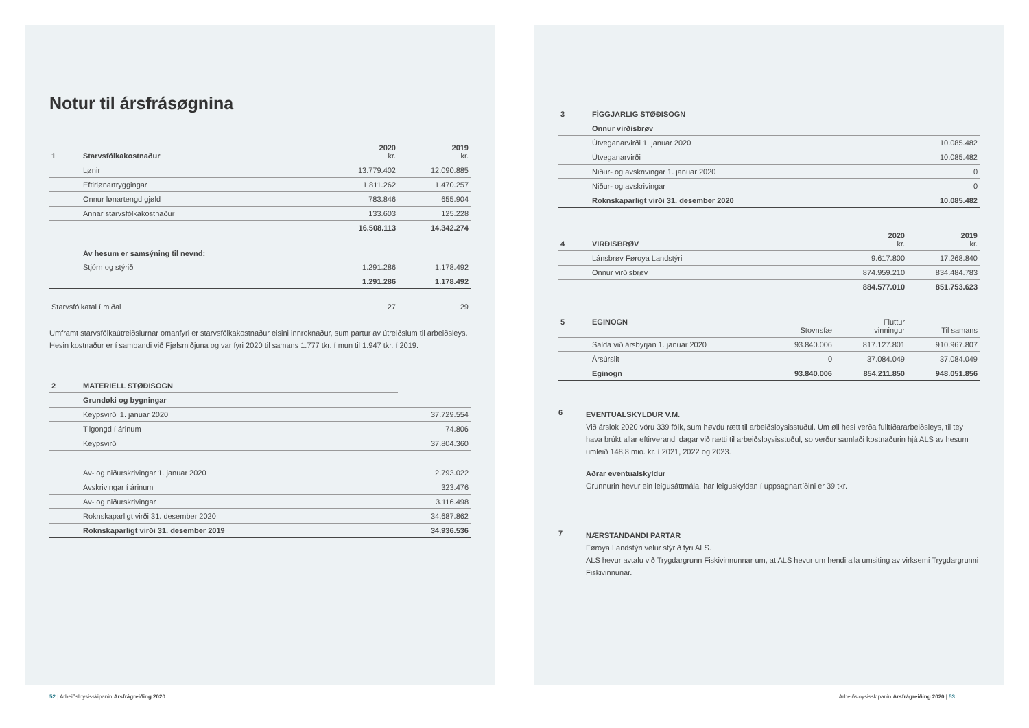Notur til ársfrásøgnina
| 1 | Starvsfólkakostnaður | 2020 kr. | 2019 kr. |
| --- | --- | --- | --- |
| | Lønir | 13.779.402 | 12.090.885 |
| | Eftirlønartryggingar | 1.811.262 | 1.470.257 |
| | Onnur lønartengd gjøld | 783.846 | 655.904 |
| | Annar starvsfólkakostnaður | 133.603 | 125.228 |
| | | 16.508.113 | 14.342.274 |
| | Av hesum er samsýning til nevnd: | | |
| | Stjórn og stýrið | 1.291.286 | 1.178.492 |
| | | 1.291.286 | 1.178.492 |
| Starvsfólkatal í miðal | | 27 | 29 |
Umframt starvsfólkaútreiðslurnar omanfyri er starvsfólkakostnaður eisini innroknaður, sum partur av útreiðslum til arbeiðsleys. Hesin kostnaður er í sambandi við Fjølsmiðjuna og var fyri 2020 til samans 1.777 tkr. í mun til 1.947 tkr. í 2019.
| 2 | MATERIELL STØÐISOGN | |
| | Grundøki og bygningar | |
| | Keypsvirði 1. januar 2020 | 37.729.554 |
| | Tilgongd í árinum | 74.806 |
| | Keypsvirði | 37.804.360 |
| | Av- og niðurskrivingar 1. januar 2020 | 2.793.022 |
| | Avskrivingar í árinum | 323.476 |
| | Av- og niðurskrivingar | 3.116.498 |
| | Roknskaparligt virði 31. desember 2020 | 34.687.862 |
| | Roknskaparligt virði 31. desember 2019 | 34.936.536 |
| 3 | FÍGGJARLIG STØÐISOGN | |
| | Onnur virðisbrøv | |
| | Útveganarvirði 1. januar 2020 | 10.085.482 |
| | Útveganarvirði | 10.085.482 |
| | Niður- og avskrivingar 1. januar 2020 | 0 |
| | Niður- og avskrivingar | 0 |
| | Roknskaparligt virði 31. desember 2020 | 10.085.482 |
| 4 | VIRÐISBRØV | 2020 kr. | 2019 kr. |
| --- | --- | --- | --- |
| | Lánsbrøv Føroya Landstýri | 9.617.800 | 17.268.840 |
| | Onnur virðisbrøv | 874.959.210 | 834.484.783 |
| | | 884.577.010 | 851.753.623 |
| 5 | EGINOGN | Stovnsfæ | Fluttur vinningur | Til samans |
| | Salda við ársbyrjan 1. januar 2020 | 93.840.006 | 817.127.801 | 910.967.807 |
| | Ársúrslit | 0 | 37.084.049 | 37.084.049 |
| | Eginogn | 93.840.006 | 854.211.850 | 948.051.856 |
6
EVENTUALSKYLDUR V.M.
Við árslok 2020 vóru 339 fólk, sum høvdu rætt til arbeiðsloysisstuðul. Um øll hesi verða fulltíðararbeiðsleys, til tey hava brúkt allar eftirverandi dagar við rætti til arbeiðsloysisstuðul, so verður samlaði kostnaðurin hjá ALS av hesum umleið 148,8 mió. kr. í 2021, 2022 og 2023.
Aðrar eventualskyldur
Grunnurin hevur ein leigusáttmála, har leiguskyldan í uppsagnartíðini er 39 tkr.
7
NÆRSTANDANDI PARTAR
Føroya Landstýri velur stýrið fyri ALS.
ALS hevur avtalu við Trygdargrunn Fiskivinnunnar um, at ALS hevur um hendi alla umsiting av virksemi Trygdargrunni Fiskivinnunar.
52 | Arbeiðsloysisskipanin Ársfrágreiðing 2020
Arbeiðsloysisskipanin Ársfrágreiðing 2020 | 53